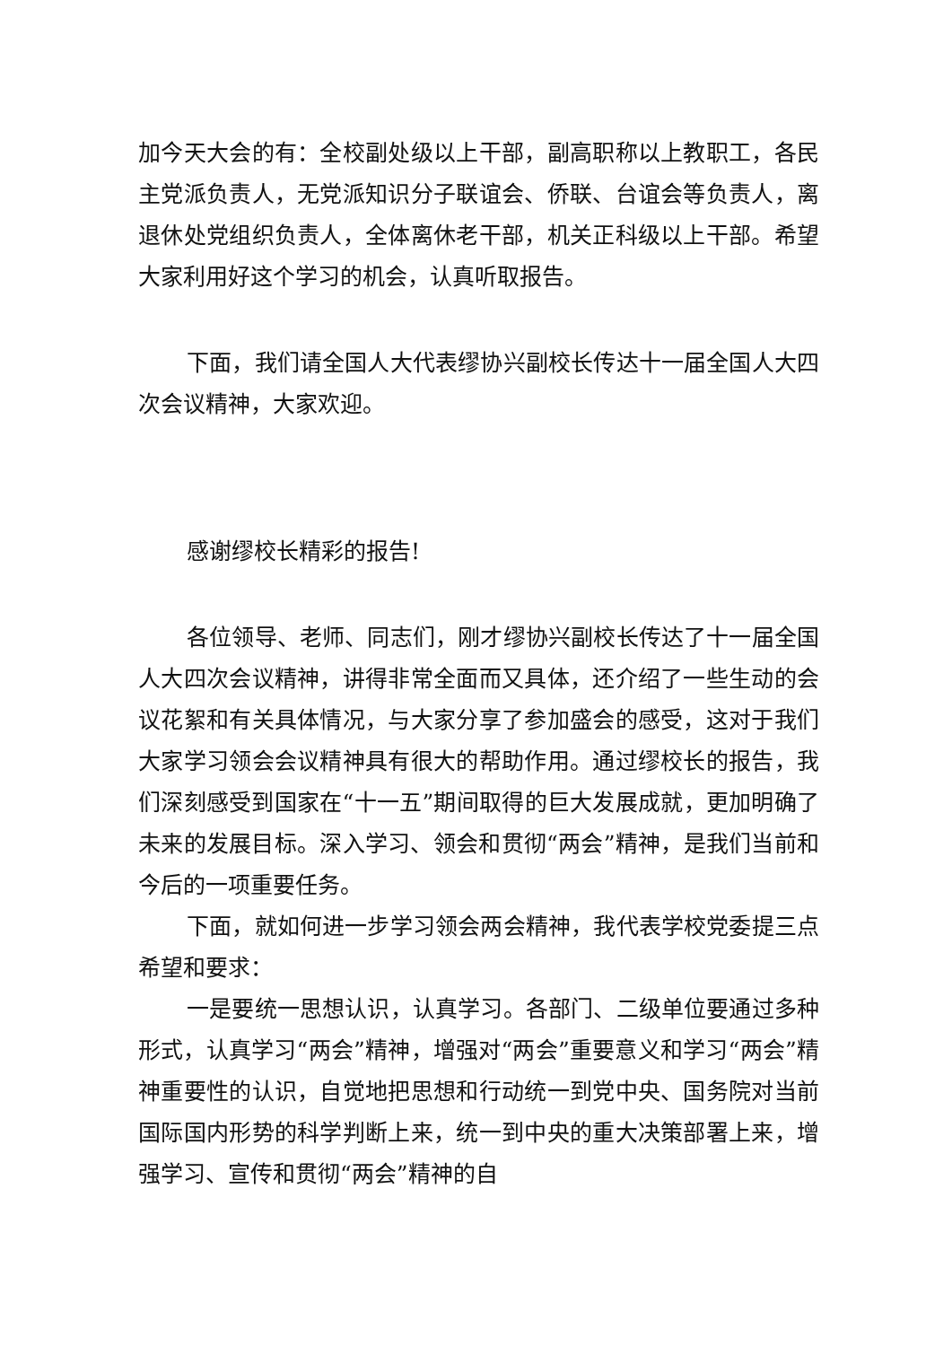加今天大会的有：全校副处级以上干部，副高职称以上教职工，各民主党派负责人，无党派知识分子联谊会、侨联、台谊会等负责人，离退休处党组织负责人，全体离休老干部，机关正科级以上干部。希望大家利用好这个学习的机会，认真听取报告。
下面，我们请全国人大代表缪协兴副校长传达十一届全国人大四次会议精神，大家欢迎。
感谢缪校长精彩的报告!
各位领导、老师、同志们，刚才缪协兴副校长传达了十一届全国人大四次会议精神，讲得非常全面而又具体，还介绍了一些生动的会议花絮和有关具体情况，与大家分享了参加盛会的感受，这对于我们大家学习领会会议精神具有很大的帮助作用。通过缪校长的报告，我们深刻感受到国家在“十一五”期间取得的巨大发展成就，更加明确了未来的发展目标。深入学习、领会和贯彻“两会”精神，是我们当前和今后的一项重要任务。
下面，就如何进一步学习领会两会精神，我代表学校党委提三点希望和要求：
一是要统一思想认识，认真学习。各部门、二级单位要通过多种形式，认真学习“两会”精神，增强对“两会”重要意义和学习“两会”精神重要性的认识，自觉地把思想和行动统一到党中央、国务院对当前国际国内形势的科学判断上来，统一到中央的重大决策部署上来，增强学习、宣传和贯彻“两会”精神的自